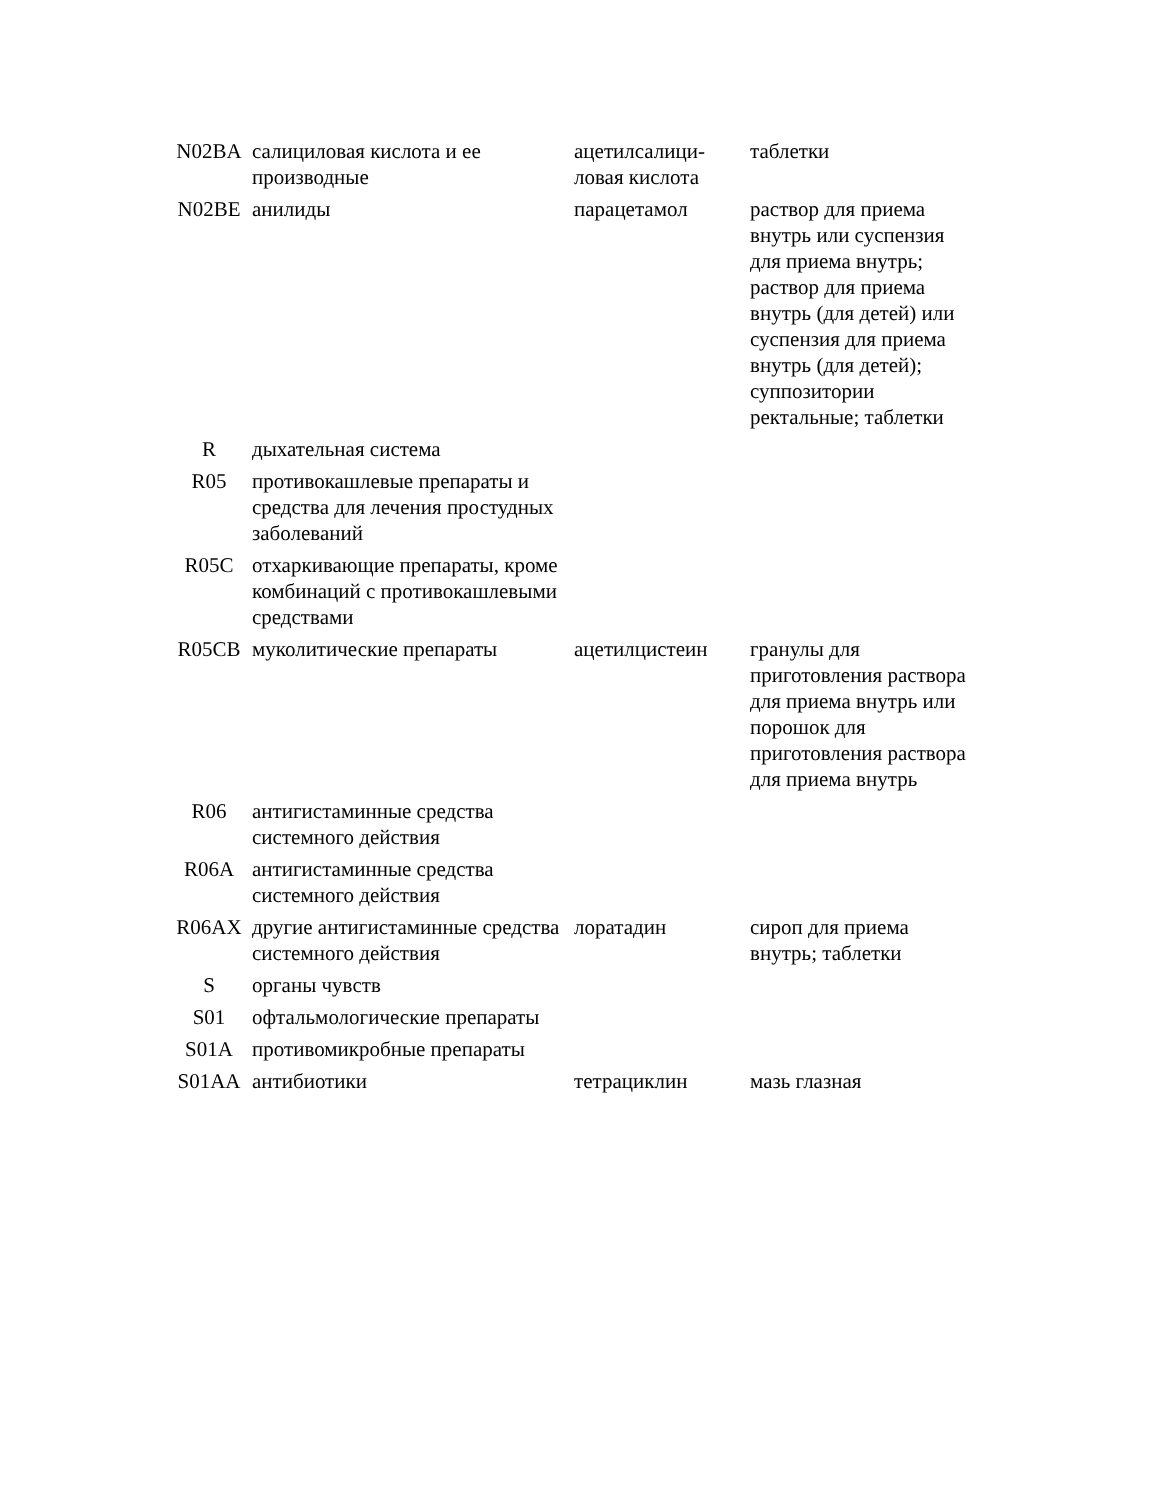| N02BA | салициловая кислота и ее производные | ацетилсалици-ловая кислота | таблетки |
| N02BE | анилиды | парацетамол | раствор для приема внутрь или суспензия для приема внутрь; раствор для приема внутрь (для детей) или суспензия для приема внутрь (для детей); суппозитории ректальные; таблетки |
| R | дыхательная система | | |
| R05 | противокашлевые препараты и средства для лечения простудных заболеваний | | |
| R05C | отхаркивающие препараты, кроме комбинаций с противокашлевыми средствами | | |
| R05CB | муколитические препараты | ацетилцистеин | гранулы для приготовления раствора для приема внутрь или порошок для приготовления раствора для приема внутрь |
| R06 | антигистаминные средства системного действия | | |
| R06A | антигистаминные средства системного действия | | |
| R06AX | другие антигистаминные средства системного действия | лоратадин | сироп для приема внутрь; таблетки |
| S | органы чувств | | |
| S01 | офтальмологические препараты | | |
| S01A | противомикробные препараты | | |
| S01AA | антибиотики | тетрациклин | мазь глазная |